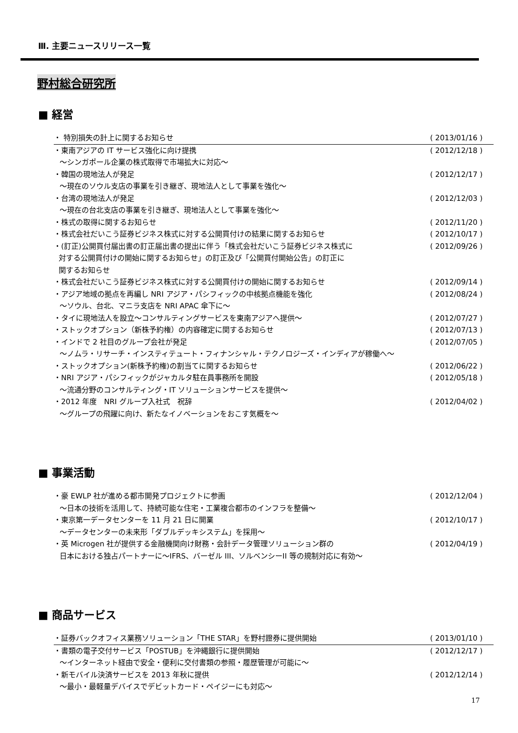Ⅲ. 主要ニュースリリース一覧
野村総合研究所
■ 経営
・ 特別損失の計上に関するお知らせ ( 2013/01/16 )
・東南アジアの IT サービス強化に向け提携 ( 2012/12/18 )
～シンガポール企業の株式取得で市場拡大に対応～
・韓国の現地法人が発足 ( 2012/12/17 )
～現在のソウル支店の事業を引き継ぎ、現地法人として事業を強化～
・台湾の現地法人が発足 ( 2012/12/03 )
～現在の台北支店の事業を引き継ぎ、現地法人として事業を強化～
・株式の取得に関するお知らせ ( 2012/11/20 )
・株式会社だいこう証券ビジネス株式に対する公開買付けの結果に関するお知らせ ( 2012/10/17 )
・(訂正)公開買付届出書の訂正届出書の提出に伴う「株式会社だいこう証券ビジネス株式に
対する公開買付けの開始に関するお知らせ」の訂正及び「公開買付開始公告」の訂正に
関するお知らせ ( 2012/09/26 )
・株式会社だいこう証券ビジネス株式に対する公開買付けの開始に関するお知らせ ( 2012/09/14 )
・アジア地域の拠点を再編し NRI アジア・パシフィックの中核拠点機能を強化 ( 2012/08/24 )
～ソウル、台北、マニラ支店を NRI APAC 傘下に～
・タイに現地法人を設立～コンサルティングサービスを東南アジアへ提供～ ( 2012/07/27 )
・ストックオプション（新株予約権）の内容確定に関するお知らせ ( 2012/07/13 )
・インドで 2 社目のグループ会社が発足 ( 2012/07/05 )
～ノムラ・リサーチ・インスティテュート・フィナンシャル・テクノロジーズ・インディアが稼働へ～
・ストックオプション(新株予約権)の割当てに関するお知らせ ( 2012/06/22 )
・NRI アジア・パシフィックがジャカルタ駐在員事務所を開設 ( 2012/05/18 )
～流通分野のコンサルティング・IT ソリューションサービスを提供～
・2012 年度　NRI グループ入社式　祝辞 ( 2012/04/02 )
～グループの飛躍に向け、新たなイノベーションをおこす気概を～
■ 事業活動
・豪 EWLP 社が進める都市開発プロジェクトに参画 ( 2012/12/04 )
～日本の技術を活用して、持続可能な住宅・工業複合都市のインフラを整備～
・東京第一データセンターを 11 月 21 日に開業 ( 2012/10/17 )
～データセンターの未来形「ダブルデッキシステム」を採用～
・英 Microgen 社が提供する金融機関向け財務・会計データ管理ソリューション群の ( 2012/04/19 )
日本における独占パートナーに～IFRS、バーゼル III、ソルベンシーII 等の規制対応に有効～
■ 商品サービス
・証券バックオフィス業務ソリューション「THE STAR」を野村證券に提供開始 ( 2013/01/10 )
・書類の電子交付サービス「POSTUB」を沖縄銀行に提供開始 ( 2012/12/17 )
～インターネット経由で安全・便利に交付書類の参照・履歴管理が可能に～
・新モバイル決済サービスを 2013 年秋に提供 ( 2012/12/14 )
～最小・最軽量デバイスでデビットカード・ペイジーにも対応～
17